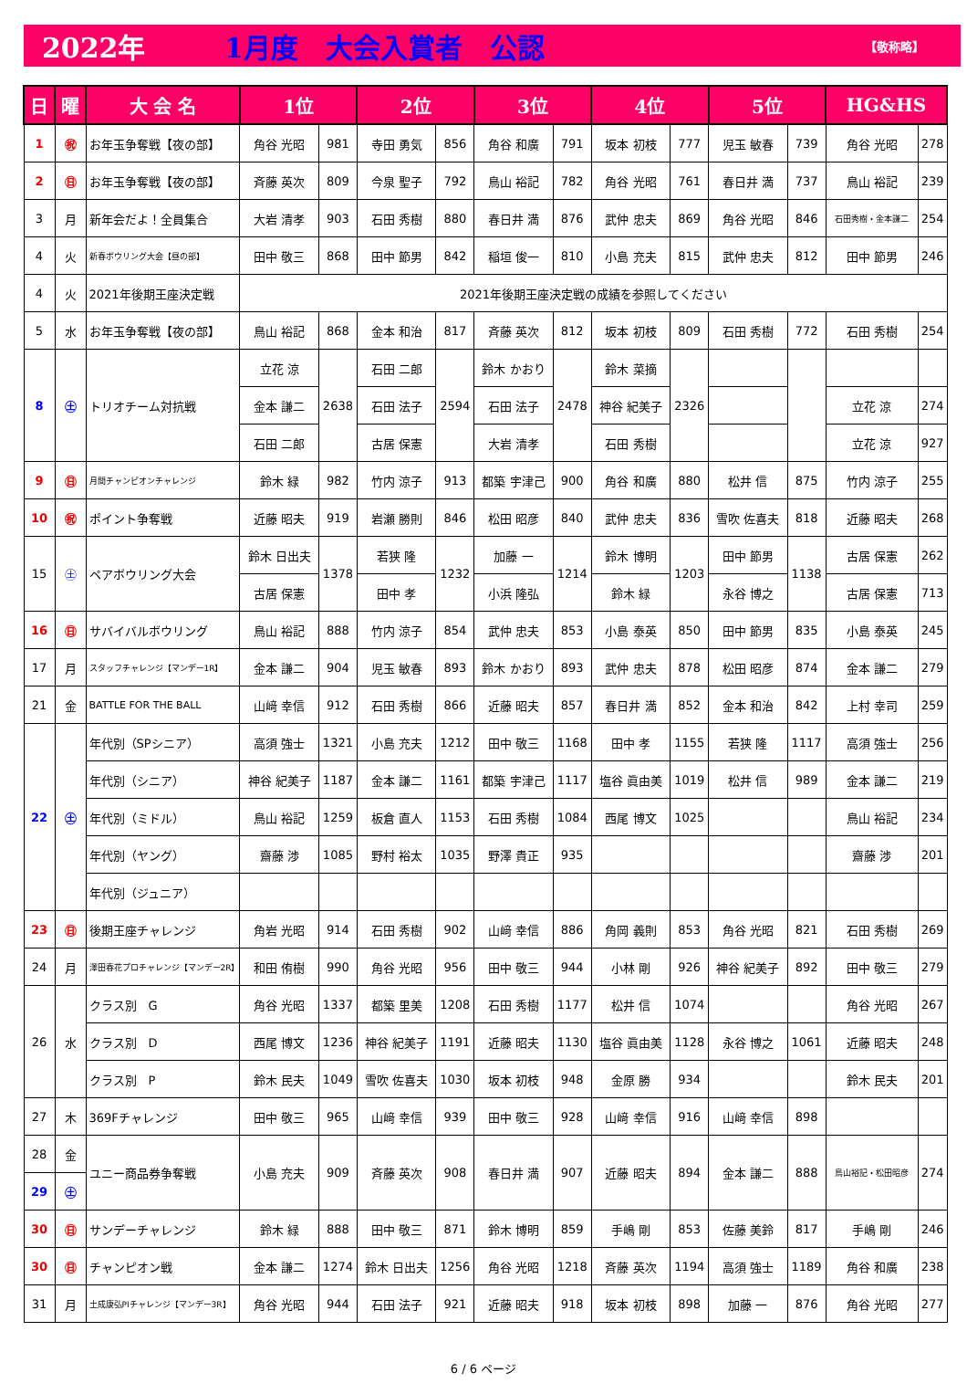2022年 1月度　大会入賞者　公認 【敬称略】
| 日 | 曜 | 大 会 名 | 1位 | | 2位 | | 3位 | | 4位 | | 5位 | | HG&HS | |
| --- | --- | --- | --- | --- | --- | --- | --- | --- | --- | --- | --- | --- | --- | --- |
| 1 | ㊗ | お年玉争奪戦【夜の部】 | 角谷 光昭 | 981 | 寺田 勇気 | 856 | 角谷 和廣 | 791 | 坂本 初枝 | 777 | 児玉 敏春 | 739 | 角谷 光昭 | 278 |
| 2 | ㊐ | お年玉争奪戦【夜の部】 | 斉藤 英次 | 809 | 今泉 聖子 | 792 | 鳥山 裕記 | 782 | 角谷 光昭 | 761 | 春日井 満 | 737 | 鳥山 裕記 | 239 |
| 3 | 月 | 新年会だよ！全員集合 | 大岩 清孝 | 903 | 石田 秀樹 | 880 | 春日井 満 | 876 | 武仲 忠夫 | 869 | 角谷 光昭 | 846 | 石田秀樹・金本謙二 | 254 |
| 4 | 火 | 新春ボウリング大会【昼の部】 | 田中 敬三 | 868 | 田中 節男 | 842 | 稲垣 俊一 | 810 | 小島 充夫 | 815 | 武仲 忠夫 | 812 | 田中 節男 | 246 |
| 4 | 火 | 2021年後期王座決定戦 | 2021年後期王座決定戦の成績を参照してください | | | | | | | | | | | |
| 5 | 水 | お年玉争奪戦【夜の部】 | 鳥山 裕記 | 868 | 金本 和治 | 817 | 斉藤 英次 | 812 | 坂本 初枝 | 809 | 石田 秀樹 | 772 | 石田 秀樹 | 254 |
| 8 | ㊏ | トリオチーム対抗戦 | 立花 涼 | 2638 | 石田 二郎 | 2594 | 鈴木 かおり | 2478 | 鈴木 菜摘 | 2326 | | | | |
| | | | 金本 謙二 | | 石田 法子 | | 石田 法子 | | 神谷 紀美子 | | | | 立花 涼 | 274 |
| | | | 石田 二郎 | | 古居 保憲 | | 大岩 清孝 | | 石田 秀樹 | | | | 立花 涼 | 927 |
| 9 | ㊐ | 月間チャンピオンチャレンジ | 鈴木 緑 | 982 | 竹内 涼子 | 913 | 都築 宇津己 | 900 | 角谷 和廣 | 880 | 松井 信 | 875 | 竹内 涼子 | 255 |
| 10 | ㊗ | ポイント争奪戦 | 近藤 昭夫 | 919 | 岩瀬 勝則 | 846 | 松田 昭彦 | 840 | 武仲 忠夫 | 836 | 雪吹 佐喜夫 | 818 | 近藤 昭夫 | 268 |
| 15 | ㊏ | ペアボウリング大会 | 鈴木 日出夫 | 1378 | 若狭 隆 | 1232 | 加藤 一 | 1214 | 鈴木 博明 | 1203 | 田中 節男 | 1138 | 古居 保憲 | 262 |
| | | | 古居 保憲 | | 田中 孝 | | 小浜 隆弘 | | 鈴木 緑 | | 永谷 博之 | | 古居 保憲 | 713 |
| 16 | ㊐ | サバイバルボウリング | 鳥山 裕記 | 888 | 竹内 涼子 | 854 | 武仲 忠夫 | 853 | 小島 泰英 | 850 | 田中 節男 | 835 | 小島 泰英 | 245 |
| 17 | 月 | スタッフチャレンジ【マンデー1R】 | 金本 謙二 | 904 | 児玉 敏春 | 893 | 鈴木 かおり | 893 | 武仲 忠夫 | 878 | 松田 昭彦 | 874 | 金本 謙二 | 279 |
| 21 | 金 | BATTLE FOR THE BALL | 山﨑 幸信 | 912 | 石田 秀樹 | 866 | 近藤 昭夫 | 857 | 春日井 満 | 852 | 金本 和治 | 842 | 上村 幸司 | 259 |
| 22 | ㊏ | 年代別（SPシニア） | 高須 強士 | 1321 | 小島 充夫 | 1212 | 田中 敬三 | 1168 | 田中 孝 | 1155 | 若狭 隆 | 1117 | 高須 強士 | 256 |
| | | 年代別（シニア） | 神谷 紀美子 | 1187 | 金本 謙二 | 1161 | 都築 宇津己 | 1117 | 塩谷 眞由美 | 1019 | 松井 信 | 989 | 金本 謙二 | 219 |
| | | 年代別（ミドル） | 鳥山 裕記 | 1259 | 板倉 直人 | 1153 | 石田 秀樹 | 1084 | 西尾 博文 | 1025 | | | 鳥山 裕記 | 234 |
| | | 年代別（ヤング） | 齋藤 渉 | 1085 | 野村 裕太 | 1035 | 野澤 貴正 | 935 | | | | | 齋藤 渉 | 201 |
| | | 年代別（ジュニア） | | | | | | | | | | | | |
| 23 | ㊐ | 後期王座チャレンジ | 角岩 光昭 | 914 | 石田 秀樹 | 902 | 山﨑 幸信 | 886 | 角岡 義則 | 853 | 角谷 光昭 | 821 | 石田 秀樹 | 269 |
| 24 | 月 | 澤田春花プロチャレンジ【マンデー2R】 | 和田 侑樹 | 990 | 角谷 光昭 | 956 | 田中 敬三 | 944 | 小林 剛 | 926 | 神谷 紀美子 | 892 | 田中 敬三 | 279 |
| 26 | 水 | クラス別 G | 角谷 光昭 | 1337 | 都築 里美 | 1208 | 石田 秀樹 | 1177 | 松井 信 | 1074 | | | 角谷 光昭 | 267 |
| | | クラス別 D | 西尾 博文 | 1236 | 神谷 紀美子 | 1191 | 近藤 昭夫 | 1130 | 塩谷 眞由美 | 1128 | 永谷 博之 | 1061 | 近藤 昭夫 | 248 |
| | | クラス別 P | 鈴木 民夫 | 1049 | 雪吹 佐喜夫 | 1030 | 坂本 初枝 | 948 | 金原 勝 | 934 | | | 鈴木 民夫 | 201 |
| 27 | 木 | 369Fチャレンジ | 田中 敬三 | 965 | 山﨑 幸信 | 939 | 田中 敬三 | 928 | 山﨑 幸信 | 916 | 山﨑 幸信 | 898 | | |
| 28 | 金 | ユニー商品券争奪戦 | 小島 充夫 | 909 | 斉藤 英次 | 908 | 春日井 満 | 907 | 近藤 昭夫 | 894 | 金本 謙二 | 888 | 鳥山裕記・松田昭彦 | 274 |
| 29 | ㊏ | | | | | | | | | | | | | |
| 30 | ㊐ | サンデーチャレンジ | 鈴木 緑 | 888 | 田中 敬三 | 871 | 鈴木 博明 | 859 | 手嶋 剛 | 853 | 佐藤 美鈴 | 817 | 手嶋 剛 | 246 |
| 30 | ㊐ | チャンピオン戦 | 金本 謙二 | 1274 | 鈴木 日出夫 | 1256 | 角谷 光昭 | 1218 | 斉藤 英次 | 1194 | 高須 強士 | 1189 | 角谷 和廣 | 238 |
| 31 | 月 | 土成康弘PIチャレンジ【マンデー3R】 | 角谷 光昭 | 944 | 石田 法子 | 921 | 近藤 昭夫 | 918 | 坂本 初枝 | 898 | 加藤 一 | 876 | 角谷 光昭 | 277 |
6 / 6 ページ